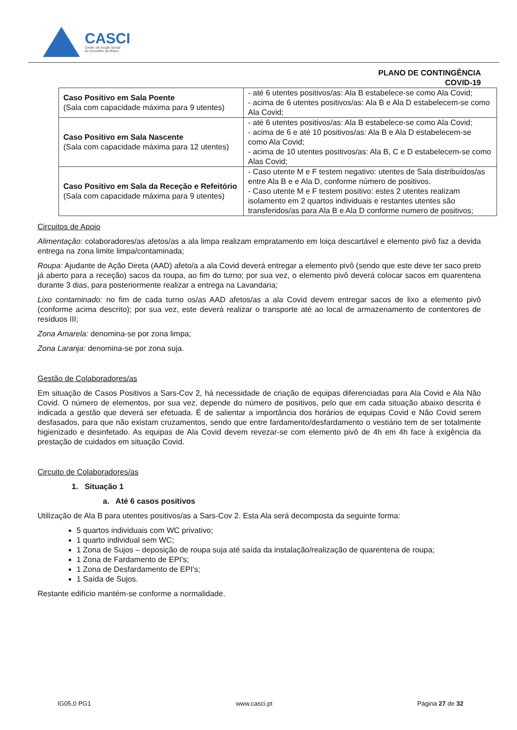CASCI
Centro de Acção Social
do Concelho de Ílhavo
PLANO DE CONTINGÊNCIA
COVID-19
| Caso Positivo em Sala Poente (Sala com capacidade máxima para 9 utentes) | - até 6 utentes positivos/as: Ala B estabelece-se como Ala Covid; - acima de 6 utentes positivos/as: Ala B e Ala D estabelecem-se como Ala Covid; |
| Caso Positivo em Sala Nascente (Sala com capacidade máxima para 12 utentes) | - até 6 utentes positivos/as: Ala B estabelece-se como Ala Covid; - acima de 6 e até 10 positivos/as: Ala B e Ala D estabelecem-se como Ala Covid; - acima de 10 utentes positivos/as: Ala B, C e D estabelecem-se como Alas Covid; |
| Caso Positivo em Sala da Receção e Refeitório (Sala com capacidade máxima para 9 utentes) | - Caso utente M e F testem negativo: utentes de Sala distribuídos/as entre Ala B e e Ala D, conforme número de positivos. - Caso utente M e F testem positivo: estes 2 utentes realizam isolamento em 2 quartos individuais e restantes utentes são transferidos/as para Ala B e Ala D conforme numero de positivos; |
Circuitos de Apoio
Alimentação: colaboradores/as afetos/as a ala limpa realizam empratamento em loiça descartável e elemento pivô faz a devida entrega na zona limite limpa/contaminada;
Roupa: Ajudante de Ação Direta (AAD) afeto/a a ala Covid deverá entregar a elemento pivô (sendo que este deve ter saco preto já aberto para a receção) sacos da roupa, ao fim do turno; por sua vez, o elemento pivô deverá colocar sacos em quarentena durante 3 dias, para posteriormente realizar a entrega na Lavandaria;
Lixo contaminado: no fim de cada turno os/as AAD afetos/as a ala Covid devem entregar sacos de lixo a elemento pivô (conforme acima descrito); por sua vez, este deverá realizar o transporte até ao local de armazenamento de contentores de resíduos III;
Zona Amarela: denomina-se por zona limpa;
Zona Laranja: denomina-se por zona suja.
Gestão de Colaboradores/as
Em situação de Casos Positivos a Sars-Cov 2, há necessidade de criação de equipas diferenciadas para Ala Covid e Ala Não Covid. O número de elementos, por sua vez, depende do número de positivos, pelo que em cada situação abaixo descrita é indicada a gestão que deverá ser efetuada. É de salientar a importância dos horários de equipas Covid e Não Covid serem desfasados, para que não existam cruzamentos, sendo que entre fardamento/desfardamento o vestiário tem de ser totalmente higienizado e desinfetado. As equipas de Ala Covid devem revezar-se com elemento pivô de 4h em 4h face à exigência da prestação de cuidados em situação Covid.
Circuito de Colaboradores/as
1. Situação 1
a. Até 6 casos positivos
Utilização de Ala B para utentes positivos/as a Sars-Cov 2. Esta Ala será decomposta da seguinte forma:
5 quartos individuais com WC privativo;
1 quarto individual sem WC;
1 Zona de Sujos – deposição de roupa suja até saída da instalação/realização de quarentena de roupa;
1 Zona de Fardamento de EPI's;
1 Zona de Desfardamento de EPI's;
1 Saída de Sujos.
Restante edifício mantém-se conforme a normalidade.
IG05.0 PG1 www.casci.pt Página 27 de 32